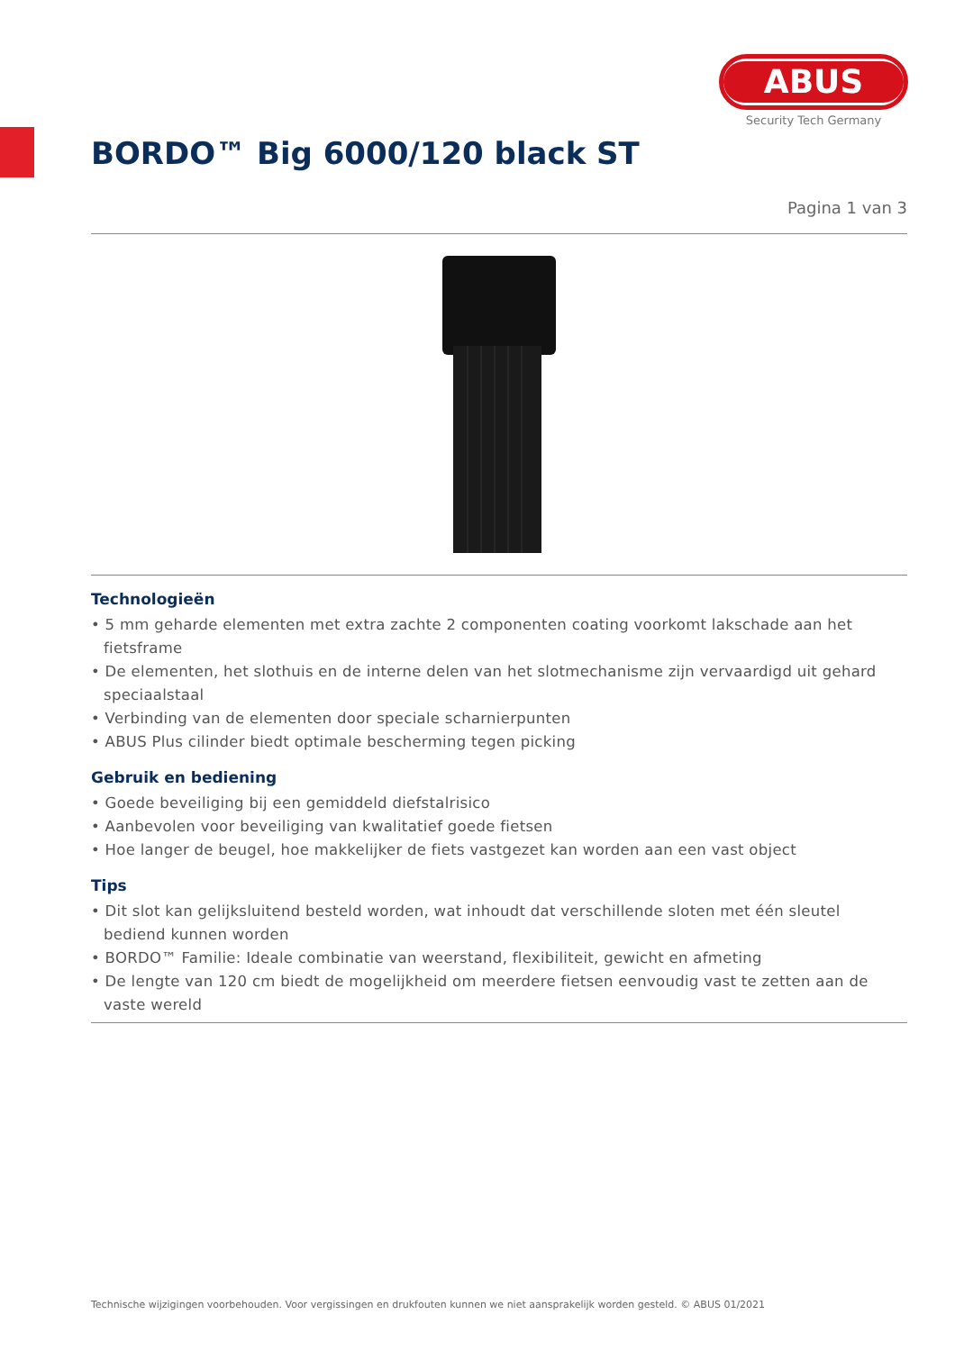ABUS
Security Tech Germany
BORDO™ Big 6000/120 black ST
Pagina 1 van 3
Technologieën
• 5 mm geharde elementen met extra zachte 2 componenten coating voorkomt lakschade aan het fietsframe
• De elementen, het slothuis en de interne delen van het slotmechanisme zijn vervaardigd uit gehard speciaalstaal
• Verbinding van de elementen door speciale scharnierpunten
• ABUS Plus cilinder biedt optimale bescherming tegen picking
Gebruik en bediening
• Goede beveiliging bij een gemiddeld diefstalrisico
• Aanbevolen voor beveiliging van kwalitatief goede fietsen
• Hoe langer de beugel, hoe makkelijker de fiets vastgezet kan worden aan een vast object
Tips
• Dit slot kan gelijksluitend besteld worden, wat inhoudt dat verschillende sloten met één sleutel bediend kunnen worden
• BORDO™ Familie: Ideale combinatie van weerstand, flexibiliteit, gewicht en afmeting
• De lengte van 120 cm biedt de mogelijkheid om meerdere fietsen eenvoudig vast te zetten aan de vaste wereld
Technische wijzigingen voorbehouden. Voor vergissingen en drukfouten kunnen we niet aansprakelijk worden gesteld. © ABUS 01/2021